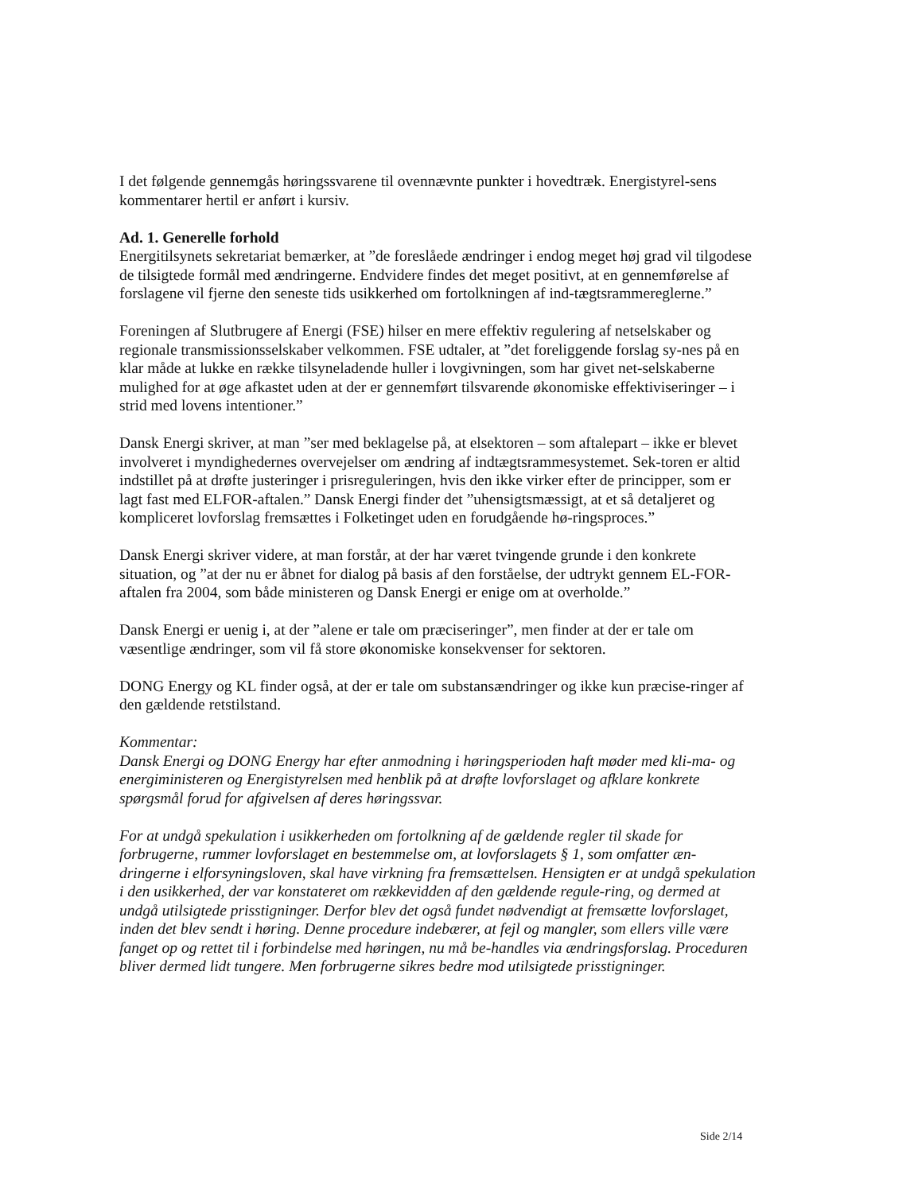I det følgende gennemgås høringssvarene til ovennævnte punkter i hovedtræk. Energistyrel-sens kommentarer hertil er anført i kursiv.
Ad. 1. Generelle forhold
Energitilsynets sekretariat bemærker, at ”de foreslåede ændringer i endog meget høj grad vil tilgodese de tilsigtede formål med ændringerne. Endvidere findes det meget positivt, at en gennemførelse af forslagene vil fjerne den seneste tids usikkerhed om fortolkningen af ind-tægtsrammereglerne.”
Foreningen af Slutbrugere af Energi (FSE) hilser en mere effektiv regulering af netselskaber og regionale transmissionsselskaber velkommen. FSE udtaler, at ”det foreliggende forslag sy-nes på en klar måde at lukke en række tilsyneladende huller i lovgivningen, som har givet net-selskaberne mulighed for at øge afkastet uden at der er gennemført tilsvarende økonomiske effektiviseringer – i strid med lovens intentioner.”
Dansk Energi skriver, at man ”ser med beklagelse på, at elsektoren – som aftalepart – ikke er blevet involveret i myndighedernes overvejelser om ændring af indtægtsrammesystemet. Sek-toren er altid indstillet på at drøfte justeringer i prisreguleringen, hvis den ikke virker efter de principper, som er lagt fast med ELFOR-aftalen.” Dansk Energi finder det ”uhensigtsmæssigt, at et så detaljeret og kompliceret lovforslag fremsættes i Folketinget uden en forudgående hø-ringsproces.”
Dansk Energi skriver videre, at man forstår, at der har været tvingende grunde i den konkrete situation, og ”at der nu er åbnet for dialog på basis af den forståelse, der udtrykt gennem EL-FOR-aftalen fra 2004, som både ministeren og Dansk Energi er enige om at overholde.”
Dansk Energi er uenig i, at der ”alene er tale om præciseringer”, men finder at der er tale om væsentlige ændringer, som vil få store økonomiske konsekvenser for sektoren.
DONG Energy og KL finder også, at der er tale om substansændringer og ikke kun præcise-ringer af den gældende retstilstand.
Kommentar:
Dansk Energi og DONG Energy har efter anmodning i høringsperioden haft møder med kli-ma- og energiministeren og Energistyrelsen med henblik på at drøfte lovforslaget og afklare konkrete spørgsmål forud for afgivelsen af deres høringssvar.
For at undgå spekulation i usikkerheden om fortolkning af de gældende regler til skade for forbrugerne, rummer lovforslaget en bestemmelse om, at lovforslagets § 1, som omfatter æn-dringerne i elforsyningsloven, skal have virkning fra fremsættelsen. Hensigten er at undgå spekulation i den usikkerhed, der var konstateret om rækkevidden af den gældende regule-ring, og dermed at undgå utilsigtede prisstigninger. Derfor blev det også fundet nødvendigt at fremsætte lovforslaget, inden det blev sendt i høring. Denne procedure indebærer, at fejl og mangler, som ellers ville være fanget op og rettet til i forbindelse med høringen, nu må be-handles via ændringsforslag. Proceduren bliver dermed lidt tungere. Men forbrugerne sikres bedre mod utilsigtede prisstigninger.
Side 2/14